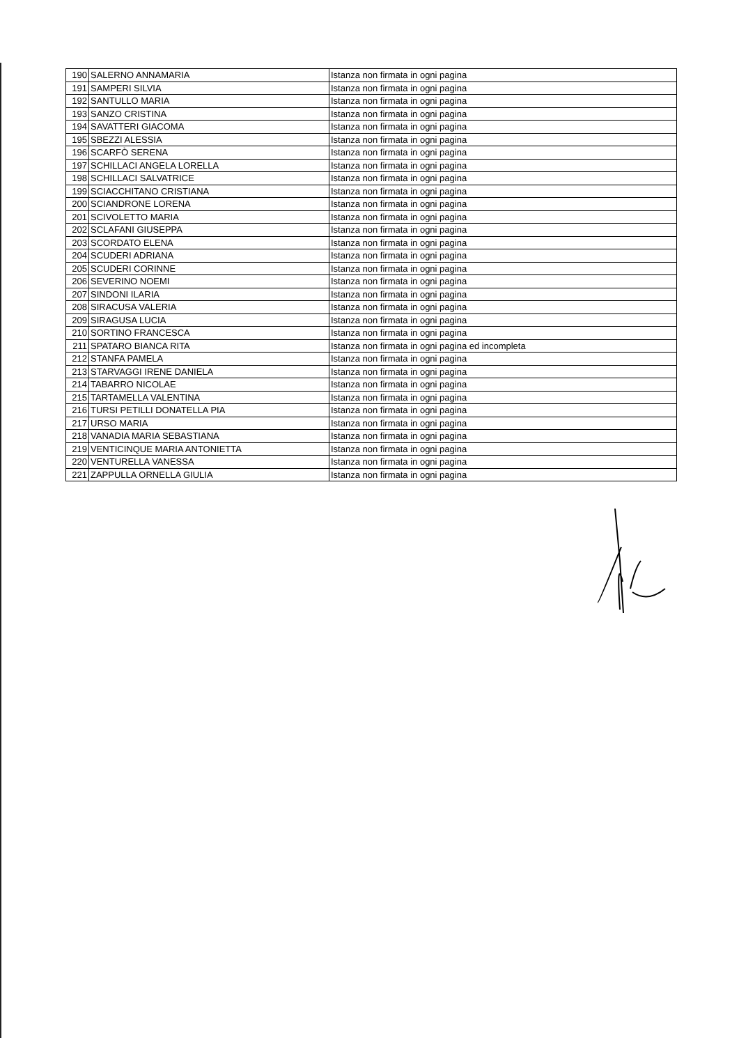| 190 | SALERNO ANNAMARIA | Istanza non firmata in ogni pagina |
| 191 | SAMPERI SILVIA | Istanza non firmata in ogni pagina |
| 192 | SANTULLO MARIA | Istanza non firmata in ogni pagina |
| 193 | SANZO CRISTINA | Istanza non firmata in ogni pagina |
| 194 | SAVATTERI GIACOMA | Istanza non firmata in ogni pagina |
| 195 | SBEZZI ALESSIA | Istanza non firmata in ogni pagina |
| 196 | SCARFÒ SERENA | Istanza non firmata in ogni pagina |
| 197 | SCHILLACI ANGELA LORELLA | Istanza non firmata in ogni pagina |
| 198 | SCHILLACI SALVATRICE | Istanza non firmata in ogni pagina |
| 199 | SCIACCHITANO CRISTIANA | Istanza non firmata in ogni pagina |
| 200 | SCIANDRONE LORENA | Istanza non firmata in ogni pagina |
| 201 | SCIVOLETTO MARIA | Istanza non firmata in ogni pagina |
| 202 | SCLAFANI GIUSEPPA | Istanza non firmata in ogni pagina |
| 203 | SCORDATO ELENA | Istanza non firmata in ogni pagina |
| 204 | SCUDERI ADRIANA | Istanza non firmata in ogni pagina |
| 205 | SCUDERI CORINNE | Istanza non firmata in ogni pagina |
| 206 | SEVERINO NOEMI | Istanza non firmata in ogni pagina |
| 207 | SINDONI ILARIA | Istanza non firmata in ogni pagina |
| 208 | SIRACUSA VALERIA | Istanza non firmata in ogni pagina |
| 209 | SIRAGUSA LUCIA | Istanza non firmata in ogni pagina |
| 210 | SORTINO FRANCESCA | Istanza non firmata in ogni pagina |
| 211 | SPATARO BIANCA RITA | Istanza non firmata in ogni pagina ed incompleta |
| 212 | STANFA PAMELA | Istanza non firmata in ogni pagina |
| 213 | STARVAGGI IRENE DANIELA | Istanza non firmata in ogni pagina |
| 214 | TABARRO NICOLAE | Istanza non firmata in ogni pagina |
| 215 | TARTAMELLA VALENTINA | Istanza non firmata in ogni pagina |
| 216 | TURSI PETILLI DONATELLA PIA | Istanza non firmata in ogni pagina |
| 217 | URSO MARIA | Istanza non firmata in ogni pagina |
| 218 | VANADIA MARIA SEBASTIANA | Istanza non firmata in ogni pagina |
| 219 | VENTICINQUE MARIA ANTONIETTA | Istanza non firmata in ogni pagina |
| 220 | VENTURELLA VANESSA | Istanza non firmata in ogni pagina |
| 221 | ZAPPULLA ORNELLA GIULIA | Istanza non firmata in ogni pagina |